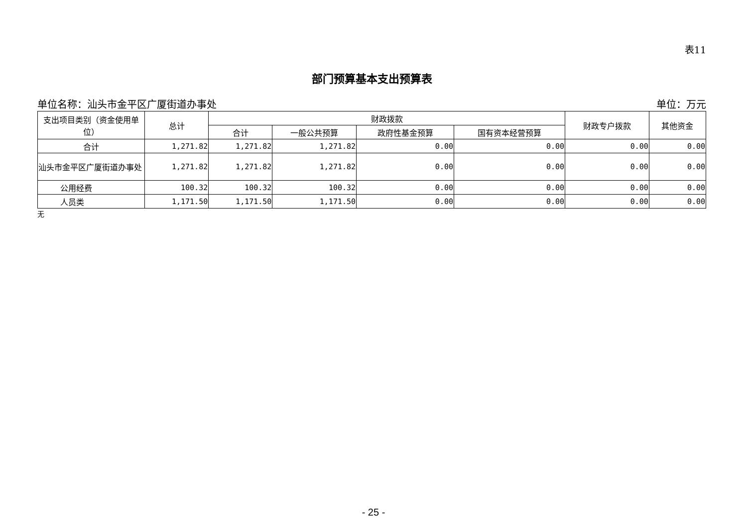表11
部门预算基本支出预算表
单位名称：汕头市金平区广厦街道办事处 单位：万元
| 支出项目类别（资金使用单位） | 总计 | 财政拨款 | | | | 财政专户拨款 | 其他资金 |
| --- | --- | --- | --- | --- | --- | --- | --- |
| | | 合计 | 一般公共预算 | 政府性基金预算 | 国有资本经营预算 | | |
| 合计 | 1,271.82 | 1,271.82 | 1,271.82 | 0.00 | 0.00 | 0.00 | 0.00 |
| 汕头市金平区广厦街道办事处 | 1,271.82 | 1,271.82 | 1,271.82 | 0.00 | 0.00 | 0.00 | 0.00 |
| 公用经费 | 100.32 | 100.32 | 100.32 | 0.00 | 0.00 | 0.00 | 0.00 |
| 人员类 | 1,171.50 | 1,171.50 | 1,171.50 | 0.00 | 0.00 | 0.00 | 0.00 |
无
- 25 -